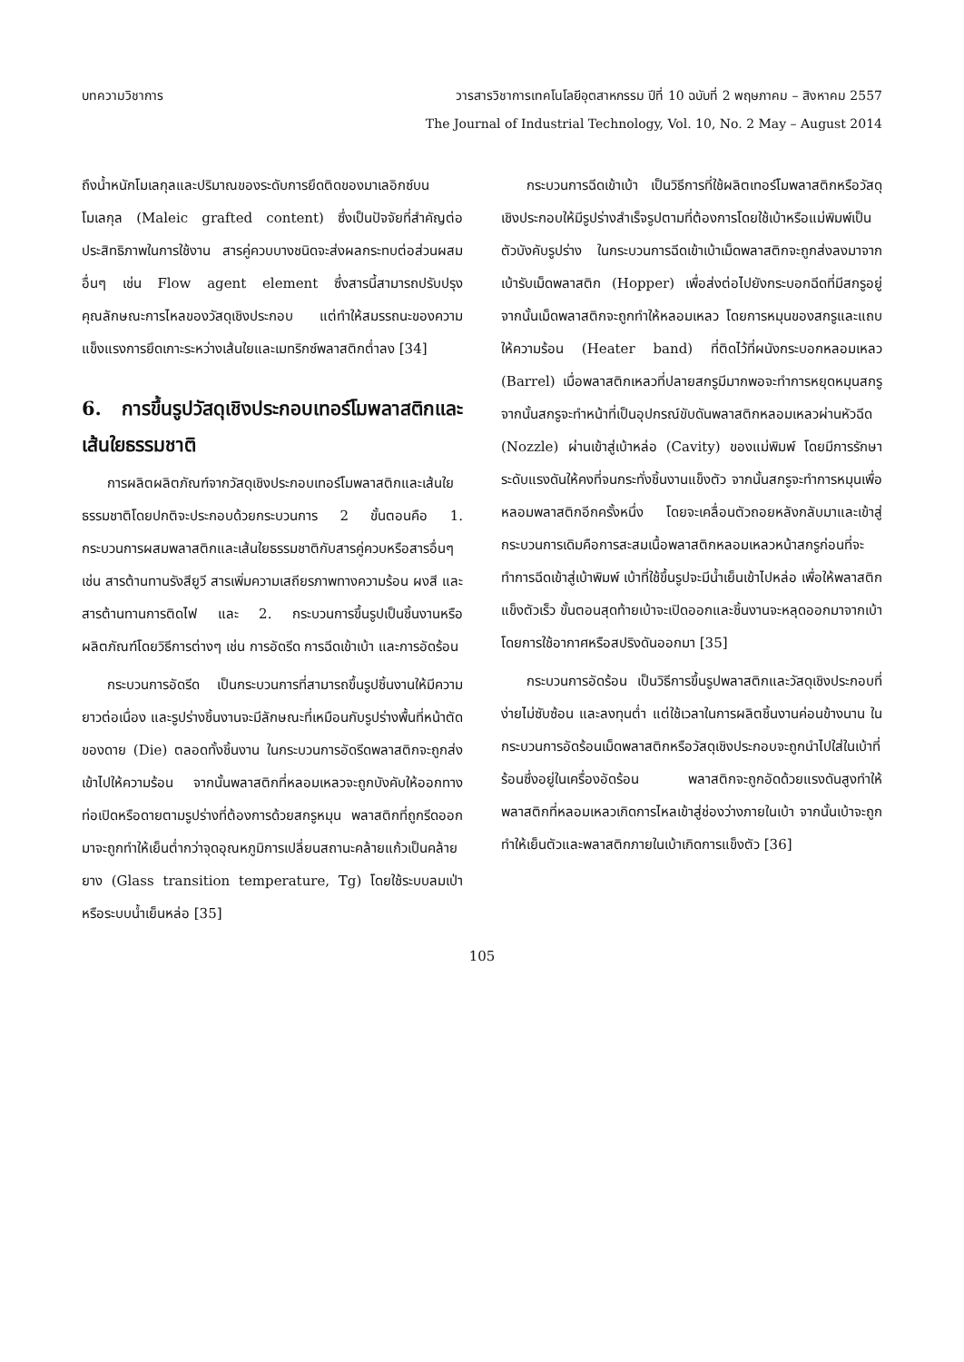บทความวิชาการ วารสารวิชาการเทคโนโลยีอุตสาหกรรม ปีที่ 10 ฉบับที่ 2 พฤษภาคม – สิงหาคม 2557
The Journal of Industrial Technology, Vol. 10, No. 2 May – August 2014
ถึงน้ำหนักโมเลกุลและปริมาณของระดับการยึดติดของมาเลอิกซ์บนโมเลกุล (Maleic grafted content) ซึ่งเป็นปัจจัยที่สำคัญต่อประสิทธิภาพในการใช้งาน สารคู่ควบบางชนิดจะส่งผลกระทบต่อส่วนผสมอื่นๆ เช่น Flow agent element ซึ่งสารนี้สามารถปรับปรุงคุณลักษณะการไหลของวัสดุเชิงประกอบ แต่ทำให้สมรรถนะของความแข็งแรงการยึดเกาะระหว่างเส้นใยและเมทริกซ์พลาสติกต่ำลง [34]
6. การขึ้นรูปวัสดุเชิงประกอบเทอร์โมพลาสติกและเส้นใยธรรมชาติ
การผลิตผลิตภัณฑ์จากวัสดุเชิงประกอบเทอร์โมพลาสติกและเส้นใยธรรมชาติโดยปกติจะประกอบด้วยกระบวนการ 2 ขั้นตอนคือ 1. กระบวนการผสมพลาสติกและเส้นใยธรรมชาติกับสารคู่ควบหรือสารอื่นๆ เช่น สารต้านทานรังสียูวี สารเพิ่มความเสถียรภาพทางความร้อน ผงสี และสารต้านทานการติดไฟ และ 2. กระบวนการขึ้นรูปเป็นชิ้นงานหรือผลิตภัณฑ์โดยวิธีการต่างๆ เช่น การอัดรีด การฉีดเข้าเบ้า และการอัดร้อน
กระบวนการอัดรีด เป็นกระบวนการที่สามารถขึ้นรูปชิ้นงานให้มีความยาวต่อเนื่อง และรูปร่างชิ้นงานจะมีลักษณะที่เหมือนกับรูปร่างพื้นที่หน้าตัดของดาย (Die) ตลอดทั้งชิ้นงาน ในกระบวนการอัดรีดพลาสติกจะถูกส่งเข้าไปให้ความร้อน จากนั้นพลาสติกที่หลอมเหลวจะถูกบังคับให้ออกทางท่อเปิดหรือดายตามรูปร่างที่ต้องการด้วยสกรูหมุน พลาสติกที่ถูกรีดออกมาจะถูกทำให้เย็นต่ำกว่าจุดอุณหภูมิการเปลี่ยนสถานะคล้ายแก้วเป็นคล้ายยาง (Glass transition temperature, Tg) โดยใช้ระบบลมเป่าหรือระบบน้ำเย็นหล่อ [35]
กระบวนการฉีดเข้าเบ้า เป็นวิธีการที่ใช้ผลิตเทอร์โมพลาสติกหรือวัสดุเชิงประกอบให้มีรูปร่างสำเร็จรูปตามที่ต้องการโดยใช้เบ้าหรือแม่พิมพ์เป็นตัวบังคับรูปร่าง ในกระบวนการฉีดเข้าเบ้าเม็ดพลาสติกจะถูกส่งลงมาจากเบ้ารับเม็ดพลาสติก (Hopper) เพื่อส่งต่อไปยังกระบอกฉีดที่มีสกรูอยู่ จากนั้นเม็ดพลาสติกจะถูกทำให้หลอมเหลว โดยการหมุนของสกรูและแถบให้ความร้อน (Heater band) ที่ติดไว้ที่ผนังกระบอกหลอมเหลว (Barrel) เมื่อพลาสติกเหลวที่ปลายสกรูมีมากพอจะทำการหยุดหมุนสกรู จากนั้นสกรูจะทำหน้าที่เป็นอุปกรณ์ขับดันพลาสติกหลอมเหลวผ่านหัวฉีด (Nozzle) ผ่านเข้าสู่เบ้าหล่อ (Cavity) ของแม่พิมพ์ โดยมีการรักษาระดับแรงดันให้คงที่จนกระทั่งชิ้นงานแข็งตัว จากนั้นสกรูจะทำการหมุนเพื่อหลอมพลาสติกอีกครั้งหนึ่ง โดยจะเคลื่อนตัวถอยหลังกลับมาและเข้าสู่กระบวนการเดิมคือการสะสมเนื้อพลาสติกหลอมเหลวหน้าสกรูก่อนที่จะทำการฉีดเข้าสู่เบ้าพิมพ์ เบ้าที่ใช้ขึ้นรูปจะมีน้ำเย็นเข้าไปหล่อ เพื่อให้พลาสติกแข็งตัวเร็ว ขั้นตอนสุดท้ายเบ้าจะเปิดออกและชิ้นงานจะหลุดออกมาจากเบ้าโดยการใช้อากาศหรือสปริงดันออกมา [35]
กระบวนการอัดร้อน เป็นวิธีการขึ้นรูปพลาสติกและวัสดุเชิงประกอบที่ง่ายไม่ซับซ้อน และลงทุนต่ำ แต่ใช้เวลาในการผลิตชิ้นงานค่อนข้างนาน ในกระบวนการอัดร้อนเม็ดพลาสติกหรือวัสดุเชิงประกอบจะถูกนำไปใส่ในเบ้าที่ร้อนซึ่งอยู่ในเครื่องอัดร้อน พลาสติกจะถูกอัดด้วยแรงดันสูงทำให้พลาสติกที่หลอมเหลวเกิดการไหลเข้าสู่ช่องว่างภายในเบ้า จากนั้นเบ้าจะถูกทำให้เย็นตัวและพลาสติกภายในเบ้าเกิดการแข็งตัว [36]
105